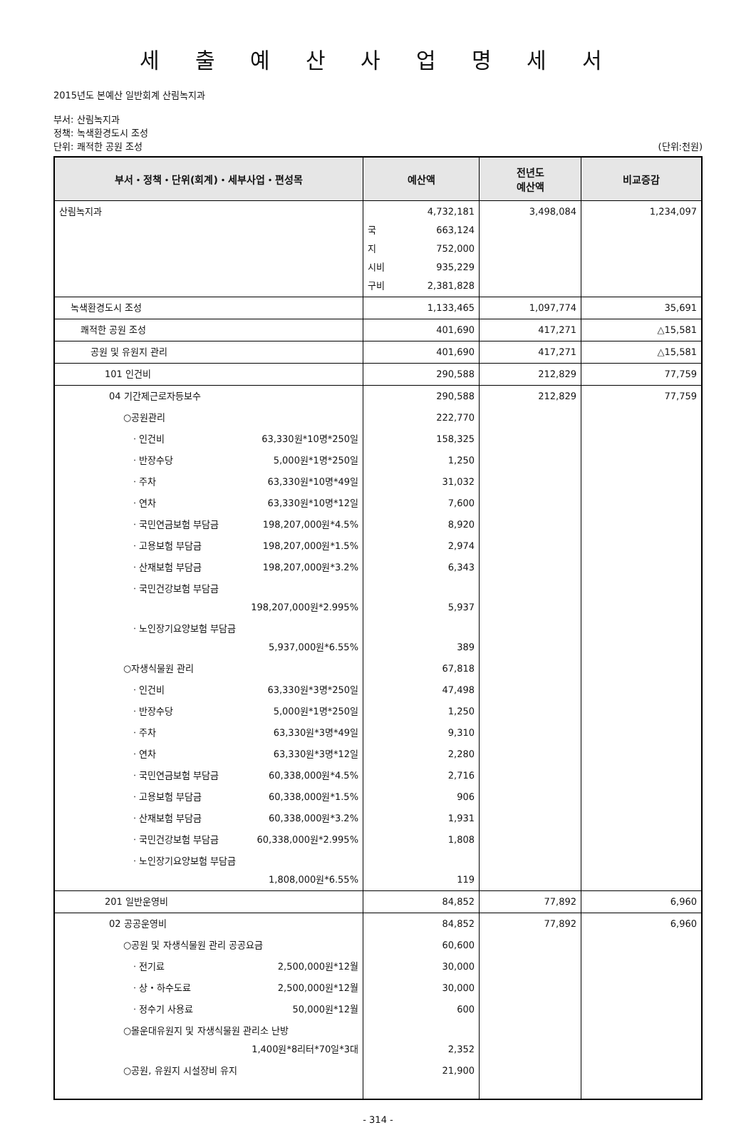세 출 예 산 사 업 명 세 서
2015년도 본예산 일반회계 산림녹지과
부서: 산림녹지과
정책: 녹색환경도시 조성
단위: 쾌적한 공원 조성 (단위:천원)
| 부서・정책・단위(회계)・세부사업・편성목 | 예산액 | 전년도 예산액 | 비교증감 |
| --- | --- | --- | --- |
| 산림녹지과 | 4,732,181 국 663,124 지 752,000 시비 935,229 구비 2,381,828 | 3,498,084 | 1,234,097 |
| 녹색환경도시 조성 | 1,133,465 | 1,097,774 | 35,691 |
| 쾌적한 공원 조성 | 401,690 | 417,271 | △15,581 |
| 공원 및 유원지 관리 | 401,690 | 417,271 | △15,581 |
| 101 인건비 | 290,588 | 212,829 | 77,759 |
| 04 기간제근로자등보수 | 290,588 | 212,829 | 77,759 |
| ○공원관리 | 222,770 | | |
| · 인건비 63,330원*10명*250일 | 158,325 | | |
| · 반장수당 5,000원*1명*250일 | 1,250 | | |
| · 주차 63,330원*10명*49일 | 31,032 | | |
| · 연차 63,330원*10명*12일 | 7,600 | | |
| · 국민연금보험 부담금 198,207,000원*4.5% | 8,920 | | |
| · 고용보험 부담금 198,207,000원*1.5% | 2,974 | | |
| · 산재보험 부담금 198,207,000원*3.2% | 6,343 | | |
| · 국민건강보험 부담금 198,207,000원*2.995% | 5,937 | | |
| · 노인장기요양보험 부담금 5,937,000원*6.55% | 389 | | |
| ○자생식물원 관리 | 67,818 | | |
| · 인건비 63,330원*3명*250일 | 47,498 | | |
| · 반장수당 5,000원*1명*250일 | 1,250 | | |
| · 주차 63,330원*3명*49일 | 9,310 | | |
| · 연차 63,330원*3명*12일 | 2,280 | | |
| · 국민연금보험 부담금 60,338,000원*4.5% | 2,716 | | |
| · 고용보험 부담금 60,338,000원*1.5% | 906 | | |
| · 산재보험 부담금 60,338,000원*3.2% | 1,931 | | |
| · 국민건강보험 부담금 60,338,000원*2.995% | 1,808 | | |
| · 노인장기요양보험 부담금 1,808,000원*6.55% | 119 | | |
| 201 일반운영비 | 84,852 | 77,892 | 6,960 |
| 02 공공운영비 | 84,852 | 77,892 | 6,960 |
| ○공원 및 자생식물원 관리 공공요금 | 60,600 | | |
| · 전기료 2,500,000원*12월 | 30,000 | | |
| · 상・하수도료 2,500,000원*12월 | 30,000 | | |
| · 정수기 사용료 50,000원*12월 | 600 | | |
| ○몰운대유원지 및 자생식물원 관리소 난방 1,400원*8리터*70일*3대 | 2,352 | | |
| ○공원, 유원지 시설장비 유지 | 21,900 | | |
- 314 -